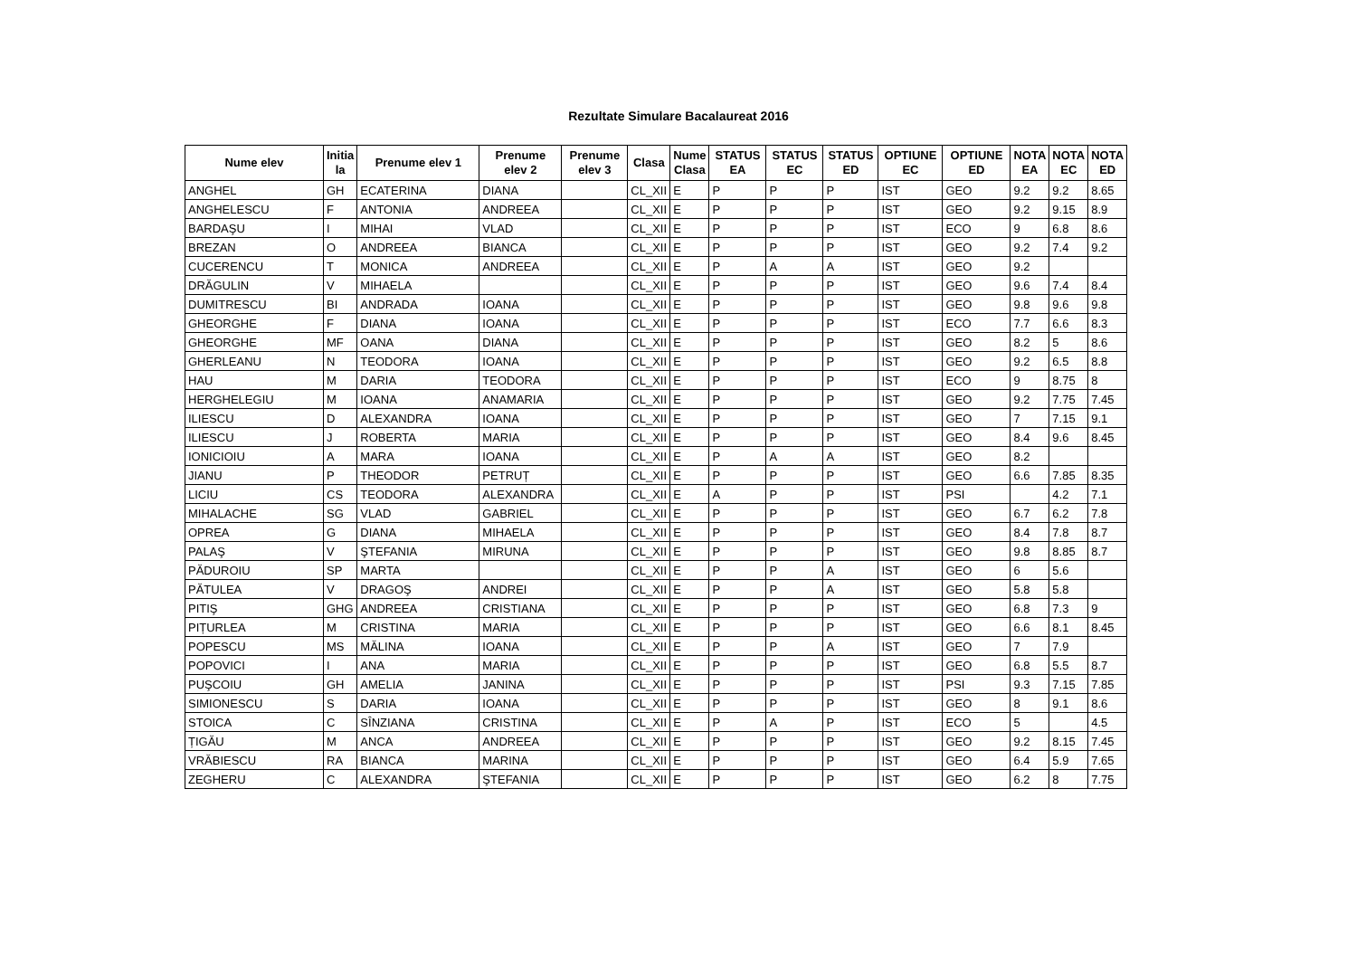Rezultate Simulare Bacalaureat 2016
| Nume elev | Initia la | Prenume elev 1 | Prenume elev 2 | Prenume elev 3 | Clasa | Nume Clasa | STATUS EA | STATUS EC | STATUS ED | OPTIUNE EC | OPTIUNE ED | NOTA EA | NOTA EC | NOTA ED |
| --- | --- | --- | --- | --- | --- | --- | --- | --- | --- | --- | --- | --- | --- | --- |
| ANGHEL | GH | ECATERINA | DIANA | | CL_XII | E | P | P | P | IST | GEO | 9.2 | 9.2 | 8.65 |
| ANGHELESCU | F | ANTONIA | ANDREEA | | CL_XII | E | P | P | P | IST | GEO | 9.2 | 9.15 | 8.9 |
| BARDAŞU | I | MIHAI | VLAD | | CL_XII | E | P | P | P | IST | ECO | 9 | 6.8 | 8.6 |
| BREZAN | O | ANDREEA | BIANCA | | CL_XII | E | P | P | P | IST | GEO | 9.2 | 7.4 | 9.2 |
| CUCERENCU | T | MONICA | ANDREEA | | CL_XII | E | P | A | A | IST | GEO | 9.2 | | |
| DRĂGULIN | V | MIHAELA | | | CL_XII | E | P | P | P | IST | GEO | 9.6 | 7.4 | 8.4 |
| DUMITRESCU | BI | ANDRADA | IOANA | | CL_XII | E | P | P | P | IST | GEO | 9.8 | 9.6 | 9.8 |
| GHEORGHE | F | DIANA | IOANA | | CL_XII | E | P | P | P | IST | ECO | 7.7 | 6.6 | 8.3 |
| GHEORGHE | MF | OANA | DIANA | | CL_XII | E | P | P | P | IST | GEO | 8.2 | 5 | 8.6 |
| GHERLEANU | N | TEODORA | IOANA | | CL_XII | E | P | P | P | IST | GEO | 9.2 | 6.5 | 8.8 |
| HAU | M | DARIA | TEODORA | | CL_XII | E | P | P | P | IST | ECO | 9 | 8.75 | 8 |
| HERGHELEGIU | M | IOANA | ANAMARIA | | CL_XII | E | P | P | P | IST | GEO | 9.2 | 7.75 | 7.45 |
| ILIESCU | D | ALEXANDRA | IOANA | | CL_XII | E | P | P | P | IST | GEO | 7 | 7.15 | 9.1 |
| ILIESCU | J | ROBERTA | MARIA | | CL_XII | E | P | P | P | IST | GEO | 8.4 | 9.6 | 8.45 |
| IONICIOIU | A | MARA | IOANA | | CL_XII | E | P | A | A | IST | GEO | 8.2 | | |
| JIANU | P | THEODOR | PETRUȚ | | CL_XII | E | P | P | P | IST | GEO | 6.6 | 7.85 | 8.35 |
| LICIU | CS | TEODORA | ALEXANDRA | | CL_XII | E | A | P | P | IST | PSI | | 4.2 | 7.1 |
| MIHALACHE | SG | VLAD | GABRIEL | | CL_XII | E | P | P | P | IST | GEO | 6.7 | 6.2 | 7.8 |
| OPREA | G | DIANA | MIHAELA | | CL_XII | E | P | P | P | IST | GEO | 8.4 | 7.8 | 8.7 |
| PALAŞ | V | ŞTEFANIA | MIRUNA | | CL_XII | E | P | P | P | IST | GEO | 9.8 | 8.85 | 8.7 |
| PĂDUROIU | SP | MARTA | | | CL_XII | E | P | P | A | IST | GEO | 6 | 5.6 | |
| PĂTULEA | V | DRAGOŞ | ANDREI | | CL_XII | E | P | P | A | IST | GEO | 5.8 | 5.8 | |
| PITIŞ | GHG | ANDREEA | CRISTIANA | | CL_XII | E | P | P | P | IST | GEO | 6.8 | 7.3 | 9 |
| PIȚURLEA | M | CRISTINA | MARIA | | CL_XII | E | P | P | P | IST | GEO | 6.6 | 8.1 | 8.45 |
| POPESCU | MS | MĂLINA | IOANA | | CL_XII | E | P | P | A | IST | GEO | 7 | 7.9 | |
| POPOVICI | I | ANA | MARIA | | CL_XII | E | P | P | P | IST | GEO | 6.8 | 5.5 | 8.7 |
| PUŞCOIU | GH | AMELIA | JANINA | | CL_XII | E | P | P | P | IST | PSI | 9.3 | 7.15 | 7.85 |
| SIMIONESCU | S | DARIA | IOANA | | CL_XII | E | P | P | P | IST | GEO | 8 | 9.1 | 8.6 |
| STOICA | C | SÎNZIANA | CRISTINA | | CL_XII | E | P | A | P | IST | ECO | 5 | | 4.5 |
| ȚIGĂU | M | ANCA | ANDREEA | | CL_XII | E | P | P | P | IST | GEO | 9.2 | 8.15 | 7.45 |
| VRĂBIESCU | RA | BIANCA | MARINA | | CL_XII | E | P | P | P | IST | GEO | 6.4 | 5.9 | 7.65 |
| ZEGHERU | C | ALEXANDRA | ŞTEFANIA | | CL_XII | E | P | P | P | IST | GEO | 6.2 | 8 | 7.75 |